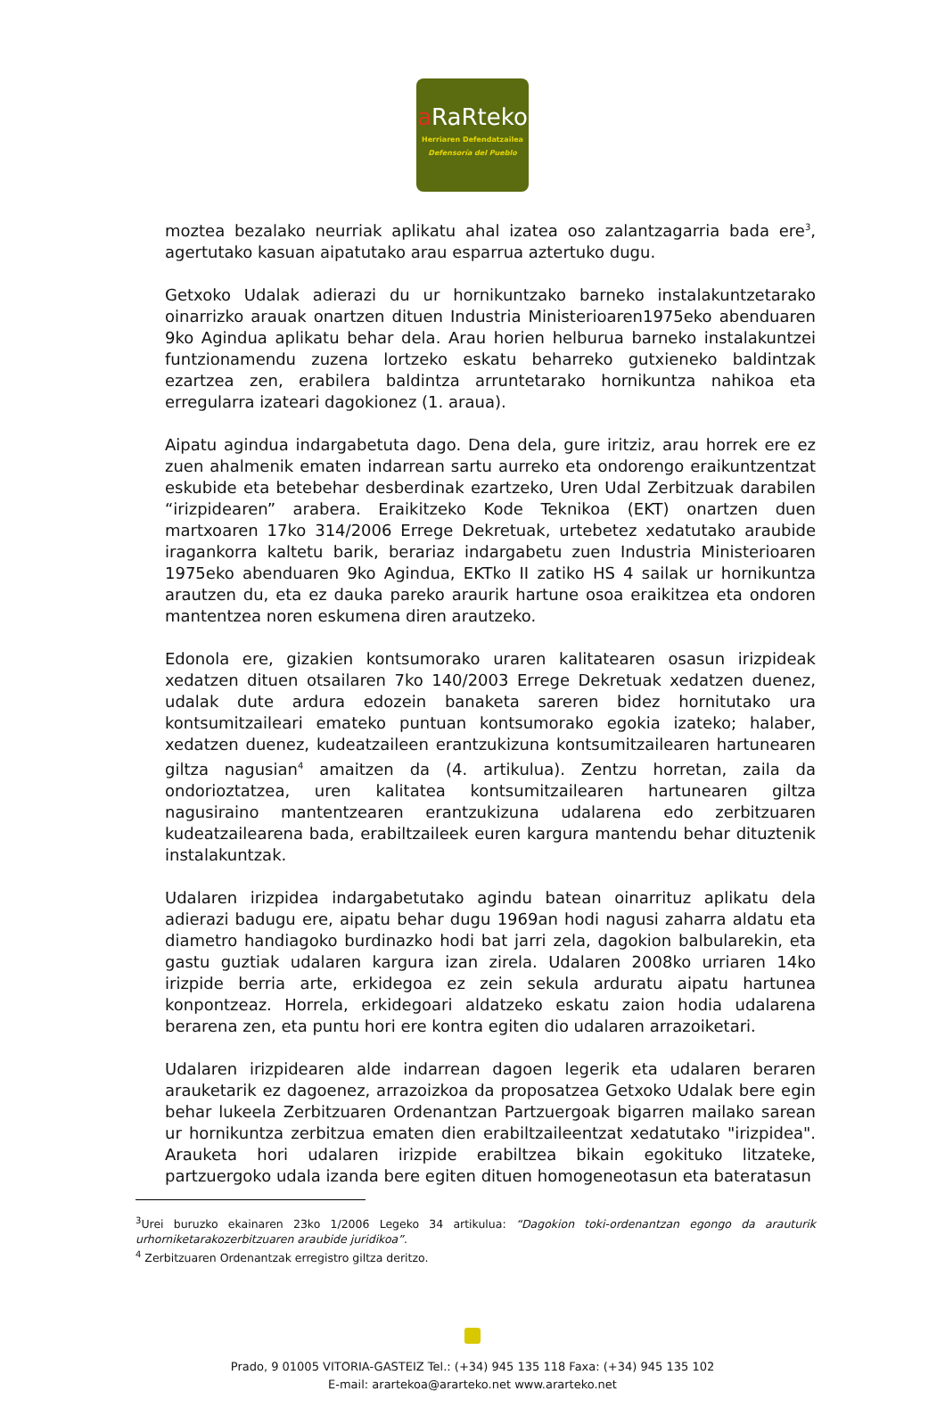a RaRteko
Herriaren Defendatzailea
Defensoría del Pueblo
moztea bezalako neurriak aplikatu ahal izatea oso zalantzagarria bada ere<sup>3</sup>, agertutako kasuan aipatutako arau esparrua aztertuko dugu.
Getxoko Udalak adierazi du ur hornikuntzako barneko instalakuntzetarako oinarrizko arauak onartzen dituen Industria Ministerioaren1975eko abenduaren 9ko Agindua aplikatu behar dela. Arau horien helburua barneko instalakuntzei funtzionamendu zuzena lortzeko eskatu beharreko gutxieneko baldintzak ezartzea zen, erabilera baldintza arruntetarako hornikuntza nahikoa eta erregularra izateari dagokionez (1. araua).
Aipatu agindua indargabetuta dago. Dena dela, gure iritziz, arau horrek ere ez zuen ahalmenik ematen indarrean sartu aurreko eta ondorengo eraikuntzentzat eskubide eta betebehar desberdinak ezartzeko, Uren Udal Zerbitzuak darabilen “irizpidearen” arabera. Eraikitzeko Kode Teknikoa (EKT) onartzen duen martxoaren 17ko 314/2006 Errege Dekretuak, urtebetez xedatutako araubide iragankorra kaltetu barik, berariaz indargabetu zuen Industria Ministerioaren 1975eko abenduaren 9ko Agindua, EKTko II zatiko HS 4 sailak ur hornikuntza arautzen du, eta ez dauka pareko araurik hartune osoa eraikitzea eta ondoren mantentzea noren eskumena diren arautzeko.
Edonola ere, gizakien kontsumorako uraren kalitatearen osasun irizpideak xedatzen dituen otsailaren 7ko 140/2003 Errege Dekretuak xedatzen duenez, udalak dute ardura edozein banaketa sareren bidez hornitutako ura kontsumitzaileari emateko puntuan kontsumorako egokia izateko; halaber, xedatzen duenez, kudeatzaileen erantzukizuna kontsumitzailearen hartunearen giltza nagusian<sup>4</sup> amaitzen da (4. artikulua). Zentzu horretan, zaila da ondorioztatzea, uren kalitatea kontsumitzailearen hartunearen giltza nagusiraino mantentzearen erantzukizuna udalarena edo zerbitzuaren kudeatzailearena bada, erabiltzaileek euren kargura mantendu behar dituztenik instalakuntzak.
Udalaren irizpidea indargabetutako agindu batean oinarrituz aplikatu dela adierazi badugu ere, aipatu behar dugu 1969an hodi nagusi zaharra aldatu eta diametro handiagoko burdinazko hodi bat jarri zela, dagokion balbularekin, eta gastu guztiak udalaren kargura izan zirela. Udalaren 2008ko urriaren 14ko irizpide berria arte, erkidegoa ez zein sekula arduratu aipatu hartunea konpontzeaz. Horrela, erkidegoari aldatzeko eskatu zaion hodia udalarena berarena zen, eta puntu hori ere kontra egiten dio udalaren arrazoiketari.
Udalaren irizpidearen alde indarrean dagoen legerik eta udalaren beraren arauketarik ez dagoenez, arrazoizkoa da proposatzea Getxoko Udalak bere egin behar lukeela Zerbitzuaren Ordenantzan Partzuergoak bigarren mailako sarean ur hornikuntza zerbitzua ematen dien erabiltzaileentzat xedatutako "irizpidea". Arauketa hori udalaren irizpide erabiltzea bikain egokituko litzateke, partzuergoko udala izanda bere egiten dituen homogeneotasun eta bateratasun
<sup>3</sup> Urei buruzko ekainaren 23ko 1/2006 Legeko 34 artikulua: “Dagokion toki-ordenantzan egongo da arauturik urhorniketarakozerbitzuaren araubide juridikoa”.
<sup>4</sup> Zerbitzuaren Ordenantzak erregistro giltza deritzo.
Prado, 9 01005 VITORIA-GASTEIZ Tel.: (+34) 945 135 118 Faxa: (+34) 945 135 102
E-mail: arartekoa@ararteko.net www.ararteko.net